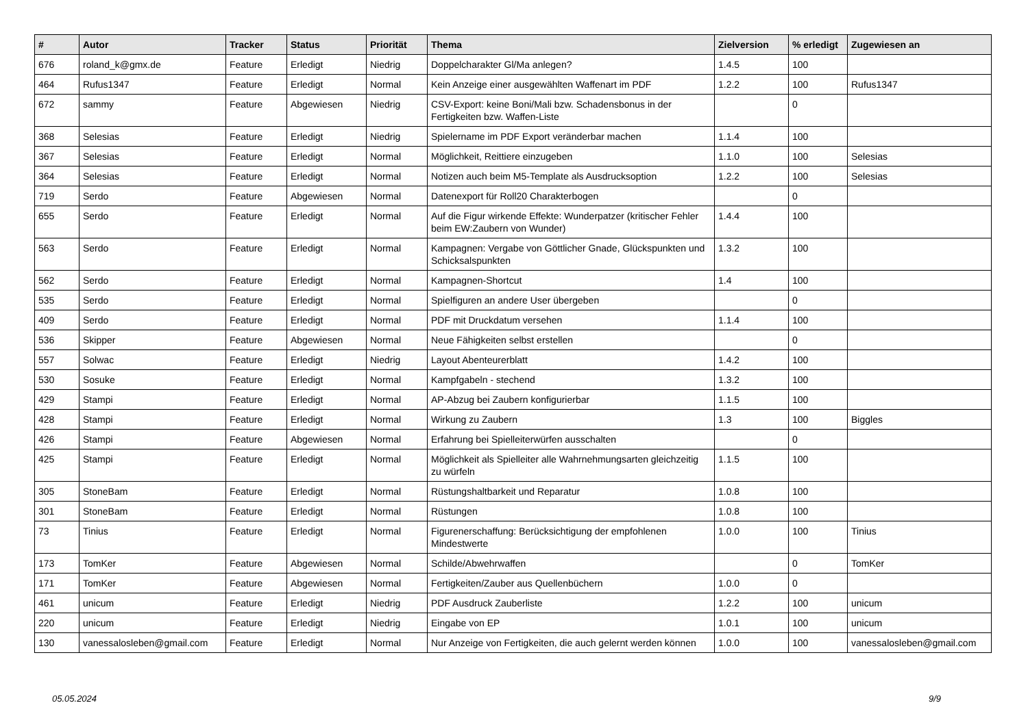| # | Autor | Tracker | Status | Priorität | Thema | Zielversion | % erledigt | Zugewiesen an |
| --- | --- | --- | --- | --- | --- | --- | --- | --- |
| 676 | roland_k@gmx.de | Feature | Erledigt | Niedrig | Doppelcharakter Gl/Ma anlegen? | 1.4.5 | 100 | |
| 464 | Rufus1347 | Feature | Erledigt | Normal | Kein Anzeige einer ausgewählten Waffenart im PDF | 1.2.2 | 100 | Rufus1347 |
| 672 | sammy | Feature | Abgewiesen | Niedrig | CSV-Export: keine Boni/Mali bzw. Schadensbonus in der Fertigkeiten bzw. Waffen-Liste | | 0 | |
| 368 | Selesias | Feature | Erledigt | Niedrig | Spielername im PDF Export veränderbar machen | 1.1.4 | 100 | |
| 367 | Selesias | Feature | Erledigt | Normal | Möglichkeit, Reittiere einzugeben | 1.1.0 | 100 | Selesias |
| 364 | Selesias | Feature | Erledigt | Normal | Notizen auch beim M5-Template als Ausdrucksoption | 1.2.2 | 100 | Selesias |
| 719 | Serdo | Feature | Abgewiesen | Normal | Datenexport für Roll20 Charakterbogen | | 0 | |
| 655 | Serdo | Feature | Erledigt | Normal | Auf die Figur wirkende Effekte: Wunderpatzer (kritischer Fehler beim EW:Zaubern von Wunder) | 1.4.4 | 100 | |
| 563 | Serdo | Feature | Erledigt | Normal | Kampagnen: Vergabe von Göttlicher Gnade, Glückspunkten und Schicksalspunkten | 1.3.2 | 100 | |
| 562 | Serdo | Feature | Erledigt | Normal | Kampagnen-Shortcut | 1.4 | 100 | |
| 535 | Serdo | Feature | Erledigt | Normal | Spielfiguren an andere User übergeben | | 0 | |
| 409 | Serdo | Feature | Erledigt | Normal | PDF mit Druckdatum versehen | 1.1.4 | 100 | |
| 536 | Skipper | Feature | Abgewiesen | Normal | Neue Fähigkeiten selbst erstellen | | 0 | |
| 557 | Solwac | Feature | Erledigt | Niedrig | Layout Abenteurerblatt | 1.4.2 | 100 | |
| 530 | Sosuke | Feature | Erledigt | Normal | Kampfgabeln - stechend | 1.3.2 | 100 | |
| 429 | Stampi | Feature | Erledigt | Normal | AP-Abzug bei Zaubern konfigurierbar | 1.1.5 | 100 | |
| 428 | Stampi | Feature | Erledigt | Normal | Wirkung zu Zaubern | 1.3 | 100 | Biggles |
| 426 | Stampi | Feature | Abgewiesen | Normal | Erfahrung bei Spielleiterwürfen ausschalten | | 0 | |
| 425 | Stampi | Feature | Erledigt | Normal | Möglichkeit als Spielleiter alle Wahrnehmungsarten gleichzeitig zu würfeln | 1.1.5 | 100 | |
| 305 | StoneBam | Feature | Erledigt | Normal | Rüstungshaltbarkeit und Reparatur | 1.0.8 | 100 | |
| 301 | StoneBam | Feature | Erledigt | Normal | Rüstungen | 1.0.8 | 100 | |
| 73 | Tinius | Feature | Erledigt | Normal | Figurenerschaffung: Berücksichtigung der empfohlenen Mindestwerte | 1.0.0 | 100 | Tinius |
| 173 | TomKer | Feature | Abgewiesen | Normal | Schilde/Abwehrwaffen | | 0 | TomKer |
| 171 | TomKer | Feature | Abgewiesen | Normal | Fertigkeiten/Zauber aus Quellenbüchern | 1.0.0 | 0 | |
| 461 | unicum | Feature | Erledigt | Niedrig | PDF Ausdruck Zauberliste | 1.2.2 | 100 | unicum |
| 220 | unicum | Feature | Erledigt | Niedrig | Eingabe von EP | 1.0.1 | 100 | unicum |
| 130 | vanessalosleben@gmail.com | Feature | Erledigt | Normal | Nur Anzeige von Fertigkeiten, die auch gelernt werden können | 1.0.0 | 100 | vanessalosleben@gmail.com |
05.05.2024 9/9